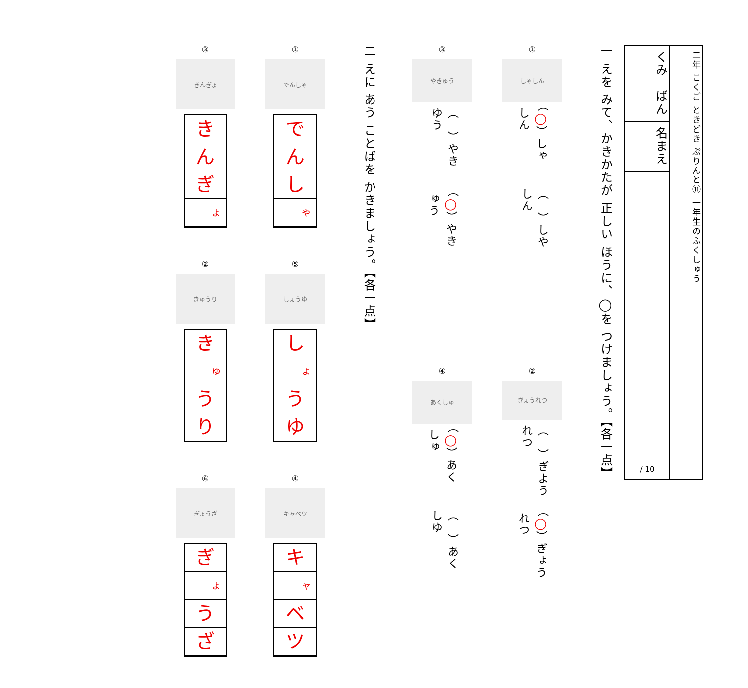二年 こくご ときどき ぷりんと⑪ 一年生のふくしゅう
くみ　ばん
名まえ
/ 10
一 えを みて、かきかたが 正しい ほうに、◯を つけましょう。【各一点】
①
しゃしん
（　）しやしん （◯）しゃしん
③
やきゅう
（◯）やきゅう （　）やきゆう
②
ぎょうれつ
（◯）ぎょうれつ （　）ぎようれつ
④
あくしゅ
（　）あくしゆ （◯）あくしゅ
二 えに あう ことばを かきましょう。【各一点】
①
でんしゃ
で
ん
し
ゃ
③
きんぎょ
き
ん
ぎ
ょ
⑤
しょうゆ
し
ょ
う
ゆ
②
きゅうり
き
ゅ
う
り
④
キャベツ
キ
ャ
ベ
ツ
⑥
ぎょうざ
ぎ
ょ
う
ざ